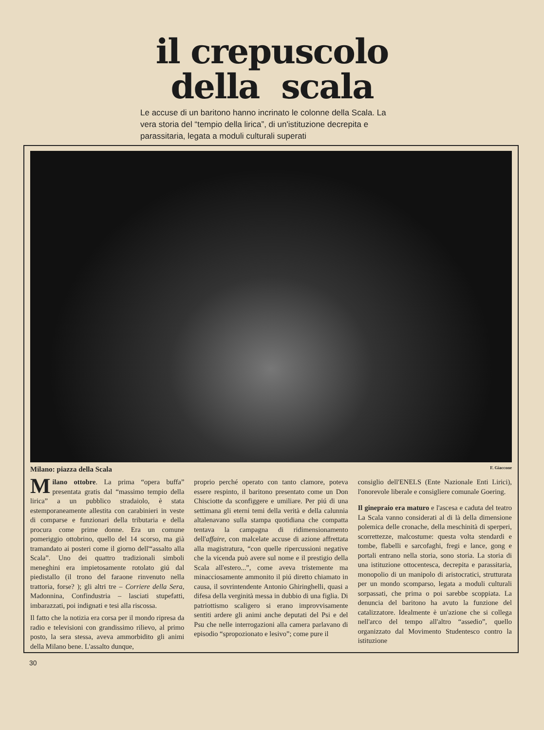il crepuscolo
della scala
Le accuse di un baritono hanno incrinato le colonne della Scala. La vera storia del “tempio della lirica”, di un'istituzione decrepita e parassitaria, legata a moduli culturali superati
Milano: piazza della Scala F. Giaccone
Milano ottobre. La prima “opera buffa” presentata gratis dal “massimo tempio della lirica” a un pubblico stradaiolo, è stata estemporaneamente allestita con carabinieri in veste di comparse e funzionari della tributaria e della procura come prime donne. Era un comune pomeriggio ottobrino, quello del 14 scorso, ma già tramandato ai posteri come il giorno dell'“assalto alla Scala”. Uno dei quattro tradizionali simboli meneghini era impietosamente rotolato giú dal piedistallo (il trono del faraone rinvenuto nella trattoria, forse? ); gli altri tre – Corriere della Sera, Madonnina, Confindustria – lasciati stupefatti, imbarazzati, poi indignati e tesi alla riscossa.
Il fatto che la notizia era corsa per il mondo ripresa da radio e televisioni con grandissimo rilievo, al primo posto, la sera stessa, aveva ammorbidito gli animi della Milano bene. L'assalto dunque,
proprio perché operato con tanto clamore, poteva essere respinto, il baritono presentato come un Don Chisciotte da sconfiggere e umiliare. Per piú di una settimana gli eterni temi della verità e della calunnia altalenavano sulla stampa quotidiana che compatta tentava la campagna di ridimensionamento dell'affaire, con malcelate accuse di azione affrettata alla magistratura, “con quelle ripercussioni negative che la vicenda può avere sul nome e il prestigio della Scala all'estero...”, come aveva tristemente ma minacciosamente ammonito il piú diretto chiamato in causa, il sovrintendente Antonio Ghiringhelli, quasi a difesa della verginità messa in dubbio di una figlia. Di patriottismo scaligero si erano improvvisamente sentiti ardere gli animi anche deputati del Psi e del Psu che nelle interrogazioni alla camera parlavano di episodio “spropozionato e lesivo”; come pure il
consiglio dell'ENELS (Ente Nazionale Enti Lirici), l'onorevole liberale e consigliere comunale Goering.
Il ginepraio era maturo e l'ascesa e caduta del teatro La Scala vanno considerati al di là della dimensione polemica delle cronache, della meschinità di sperperi, scorrettezze, malcostume: questa volta stendardi e tombe, flabelli e sarcofaghi, fregi e lance, gong e portali entrano nella storia, sono storia. La storia di una istituzione ottocentesca, decrepita e parassitaria, monopolio di un manipolo di aristocratici, strutturata per un mondo scomparso, legata a moduli culturali sorpassati, che prima o poi sarebbe scoppiata. La denuncia del baritono ha avuto la funzione del catalizzatore. Idealmente è un'azione che si collega nell'arco del tempo all'altro “assedio”, quello organizzato dal Movimento Studentesco contro la istituzione
30